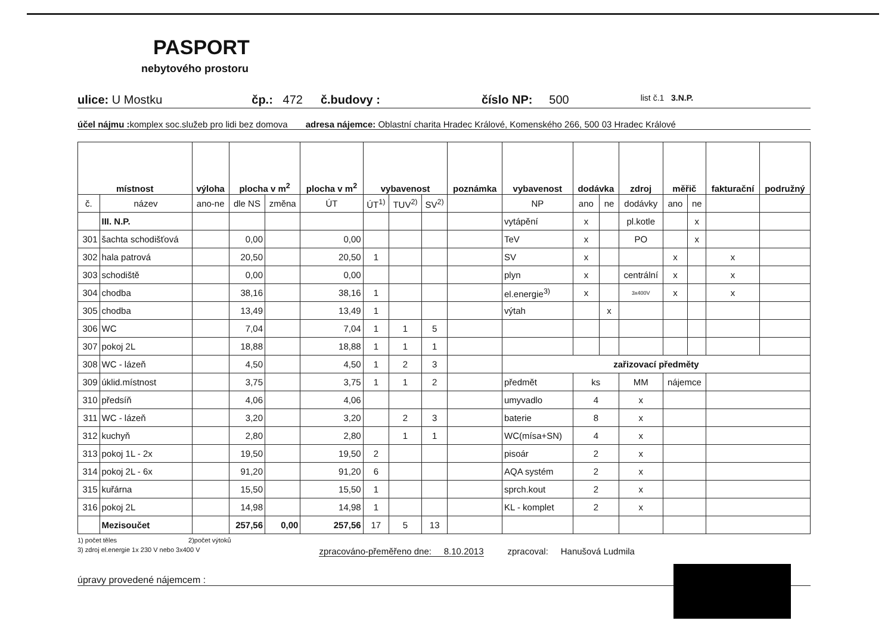PASPORT
nebytového prostoru
ulice: U Mostku čp.: 472 č.budovy : číslo NP: 500 list č.1 3.N.P.
účel nájmu : komplex soc.služeb pro lidi bez domova adresa nájemce: Oblastní charita Hradec Králové, Komenského 266, 500 03 Hradec Králové
| místnost | | výloha | plocha v m<sup>2</sup> | | plocha v m<sup>2</sup> | vybavenost | | | poznámka | vybavenost | dodávka | | zdroj | měřič | | fakturační | podružný |
| --- | --- | --- | --- | --- | --- | --- | --- | --- | --- | --- | --- | --- | --- | --- | --- | --- | --- |
| č. | název | ano-ne | dle NS | změna | ÚT | ÚT<sup>1)</sup> | TUV<sup>2)</sup> | SV<sup>2)</sup> | | NP | ano | ne | dodávky | ano | ne | | |
| | III. N.P. | | | | | | | | | vytápění | x | | pl.kotle | | x | | |
| 301 | šachta schodišťová | | 0,00 | | 0,00 | | | | | TeV | x | | PO | | x | | |
| 302 | hala patrová | | 20,50 | | 20,50 | 1 | | | | SV | x | | | x | | x | |
| 303 | schodiště | | 0,00 | | 0,00 | | | | | plyn | x | | centrální | x | | x | |
| 304 | chodba | | 38,16 | | 38,16 | 1 | | | | el.energie<sup>3)</sup> | x | | 3x400V | x | | x | |
| 305 | chodba | | 13,49 | | 13,49 | 1 | | | | výtah | | x | | | | | |
| 306 | WC | | 7,04 | | 7,04 | 1 | 1 | 5 | | | | | | | | | |
| 307 | pokoj 2L | | 18,88 | | 18,88 | 1 | 1 | 1 | | | | | | | | | |
| 308 | WC - lázeň | | 4,50 | | 4,50 | 1 | 2 | 3 | | zařizovací předměty | | | | | | | |
| 309 | úklid.místnost | | 3,75 | | 3,75 | 1 | 1 | 2 | | předmět | ks | | MM | nájemce | | | |
| 310 | předsíň | | 4,06 | | 4,06 | | | | | umyvadlo | 4 | | x | | | | |
| 311 | WC - lázeň | | 3,20 | | 3,20 | | 2 | 3 | | baterie | 8 | | x | | | | |
| 312 | kuchyň | | 2,80 | | 2,80 | | 1 | 1 | | WC(mísa+SN) | 4 | | x | | | | |
| 313 | pokoj 1L - 2x | | 19,50 | | 19,50 | 2 | | | | pisoár | 2 | | x | | | | |
| 314 | pokoj 2L - 6x | | 91,20 | | 91,20 | 6 | | | | AQA systém | 2 | | x | | | | |
| 315 | kuřárna | | 15,50 | | 15,50 | 1 | | | | sprch.kout | 2 | | x | | | | |
| 316 | pokoj 2L | | 14,98 | | 14,98 | 1 | | | | KL - komplet | 2 | | x | | | | |
| | Mezisoučet | | 257,56 | 0,00 | 257,56 | 17 | 5 | 13 | | | | | | | | | |
1) počet těles 2)počet výtoků
3) zdroj el.energie 1x 230 V nebo 3x400 V zpracováno-přeměřeno dne: 8.10.2013 zpracoval: Hanušová Ludmila
úpravy provedené nájemcem :